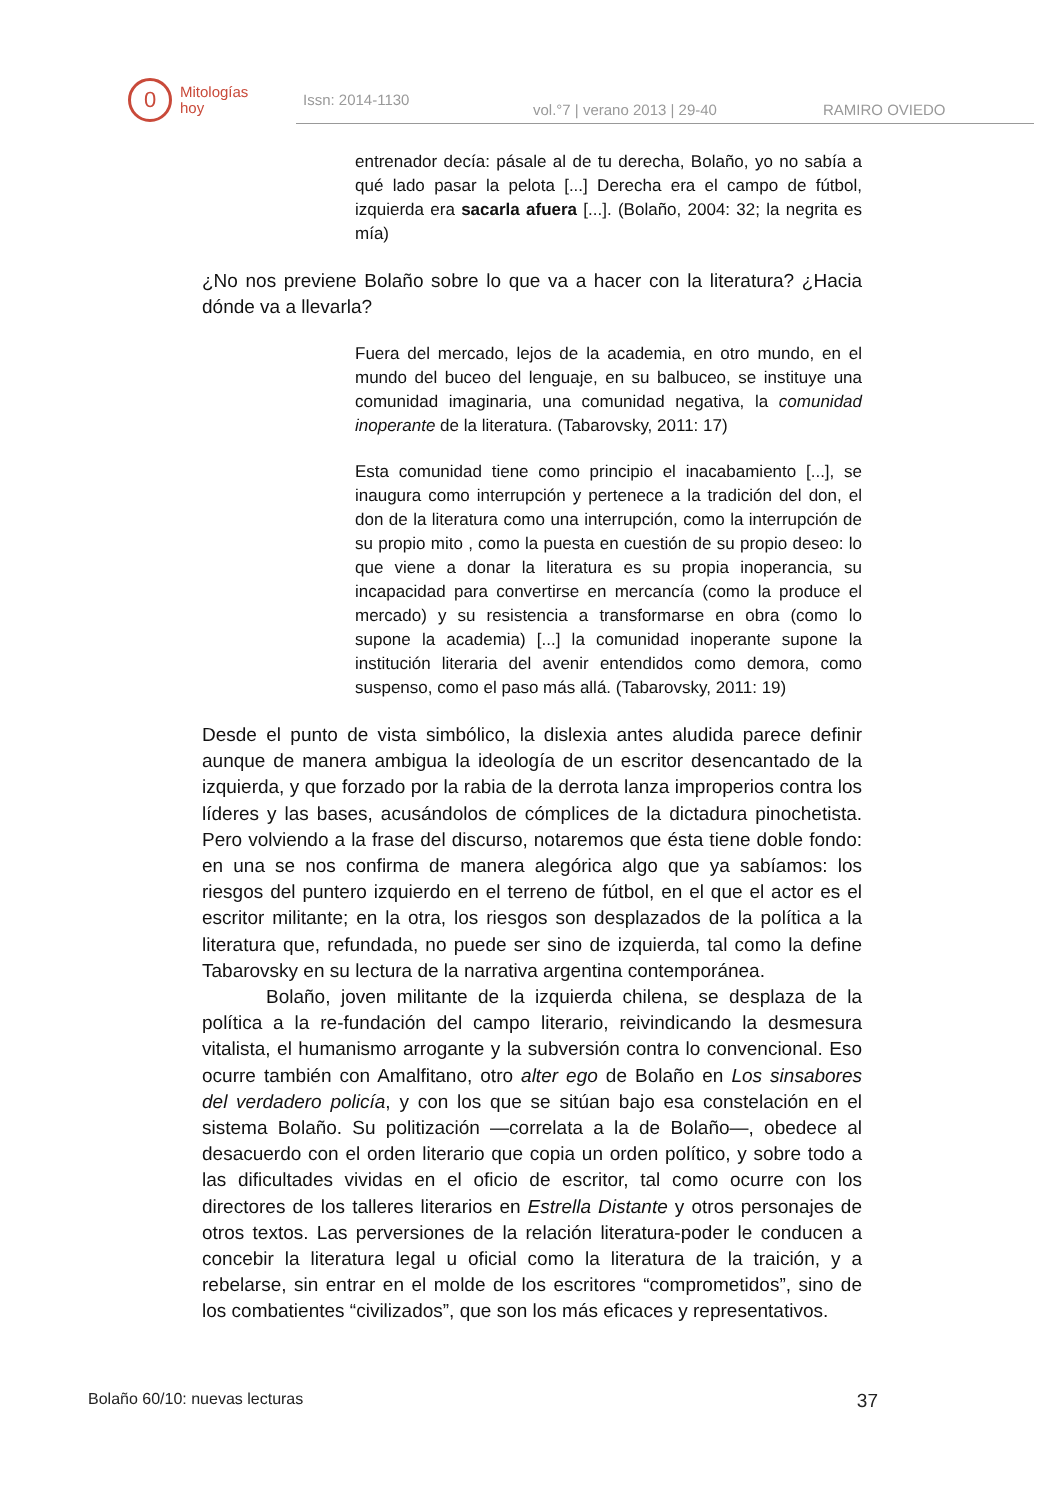0
Mitologías
hoy
Issn: 2014-1130 vol.°7 | verano 2013 | 29-40 RAMIRO OVIEDO
entrenador decía: pásale al de tu derecha, Bolaño, yo no sabía a qué lado pasar la pelota [...] Derecha era el campo de fútbol, izquierda era sacarla afuera [...]. (Bolaño, 2004: 32; la negrita es mía)
¿No nos previene Bolaño sobre lo que va a hacer con la literatura? ¿Hacia dónde va a llevarla?
Fuera del mercado, lejos de la academia, en otro mundo, en el mundo del buceo del lenguaje, en su balbuceo, se instituye una comunidad imaginaria, una comunidad negativa, la comunidad inoperante de la literatura. (Tabarovsky, 2011: 17)
Esta comunidad tiene como principio el inacabamiento [...], se inaugura como interrupción y pertenece a la tradición del don, el don de la literatura como una interrupción, como la interrupción de su propio mito , como la puesta en cuestión de su propio deseo: lo que viene a donar la literatura es su propia inoperancia, su incapacidad para convertirse en mercancía (como la produce el mercado) y su resistencia a transformarse en obra (como lo supone la academia) [...] la comunidad inoperante supone la institución literaria del avenir entendidos como demora, como suspenso, como el paso más allá. (Tabarovsky, 2011: 19)
Desde el punto de vista simbólico, la dislexia antes aludida parece definir aunque de manera ambigua la ideología de un escritor desencantado de la izquierda, y que forzado por la rabia de la derrota lanza improperios contra los líderes y las bases, acusándolos de cómplices de la dictadura pinochetista. Pero volviendo a la frase del discurso, notaremos que ésta tiene doble fondo: en una se nos confirma de manera alegórica algo que ya sabíamos: los riesgos del puntero izquierdo en el terreno de fútbol, en el que el actor es el escritor militante; en la otra, los riesgos son desplazados de la política a la literatura que, refundada, no puede ser sino de izquierda, tal como la define Tabarovsky en su lectura de la narrativa argentina contemporánea.
Bolaño, joven militante de la izquierda chilena, se desplaza de la política a la re-fundación del campo literario, reivindicando la desmesura vitalista, el humanismo arrogante y la subversión contra lo convencional. Eso ocurre también con Amalfitano, otro alter ego de Bolaño en Los sinsabores del verdadero policía, y con los que se sitúan bajo esa constelación en el sistema Bolaño. Su politización —correlata a la de Bolaño—, obedece al desacuerdo con el orden literario que copia un orden político, y sobre todo a las dificultades vividas en el oficio de escritor, tal como ocurre con los directores de los talleres literarios en Estrella Distante y otros personajes de otros textos. Las perversiones de la relación literatura-poder le conducen a concebir la literatura legal u oficial como la literatura de la traición, y a rebelarse, sin entrar en el molde de los escritores “comprometidos”, sino de los combatientes “civilizados”, que son los más eficaces y representativos.
Bolaño 60/10: nuevas lecturas 37